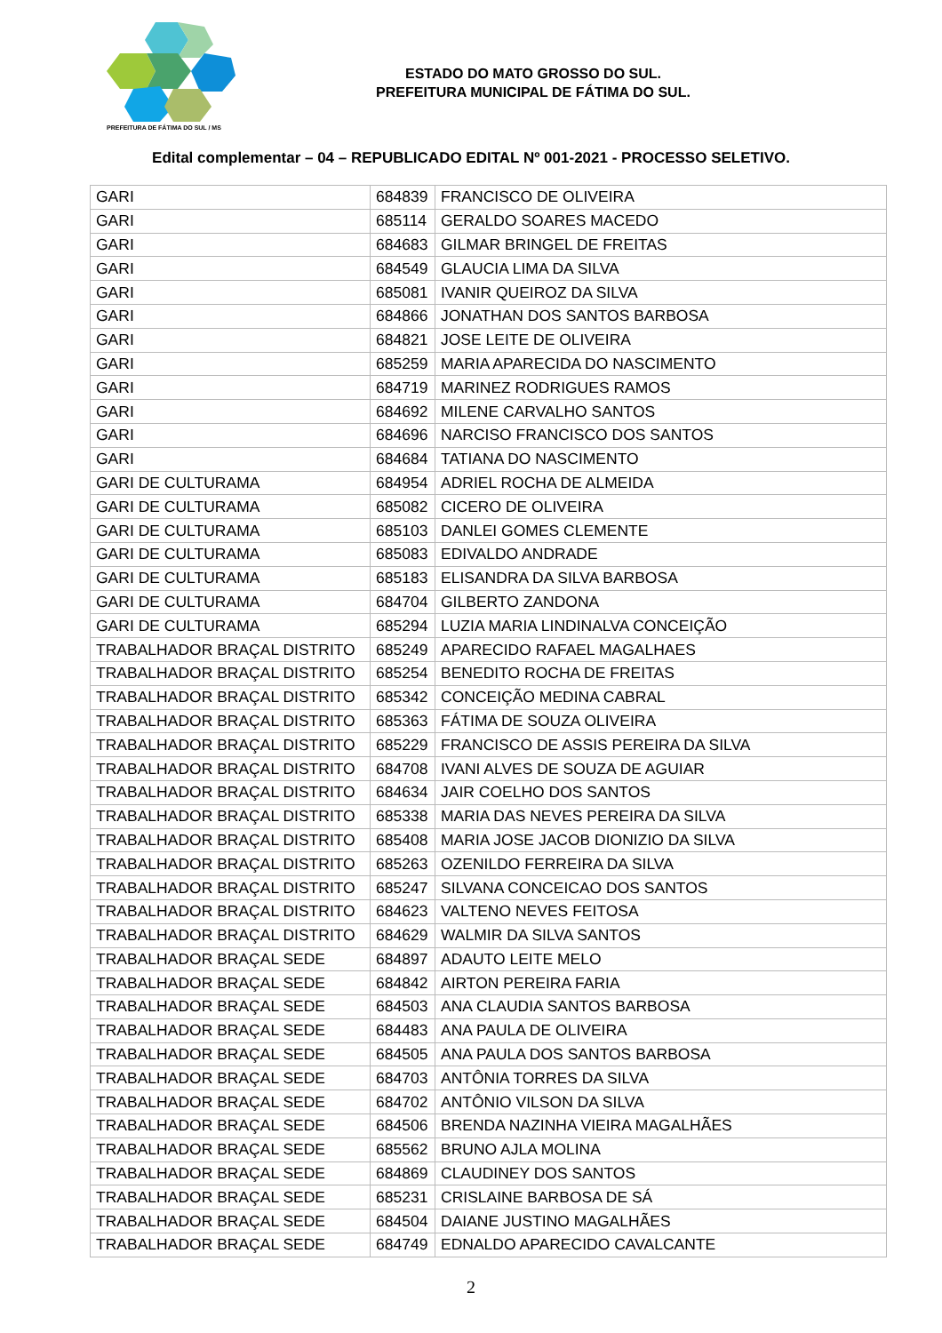PREFEITURA DE FÁTIMA DO SUL / MS
ESTADO DO MATO GROSSO DO SUL.
PREFEITURA MUNICIPAL DE FÁTIMA DO SUL.
Edital complementar – 04 – REPUBLICADO EDITAL Nº 001-2021 - PROCESSO SELETIVO.
| GARI | 684839 | FRANCISCO DE OLIVEIRA |
| GARI | 685114 | GERALDO SOARES MACEDO |
| GARI | 684683 | GILMAR BRINGEL DE FREITAS |
| GARI | 684549 | GLAUCIA LIMA DA SILVA |
| GARI | 685081 | IVANIR QUEIROZ DA SILVA |
| GARI | 684866 | JONATHAN DOS SANTOS BARBOSA |
| GARI | 684821 | JOSE LEITE DE OLIVEIRA |
| GARI | 685259 | MARIA APARECIDA DO NASCIMENTO |
| GARI | 684719 | MARINEZ RODRIGUES RAMOS |
| GARI | 684692 | MILENE CARVALHO SANTOS |
| GARI | 684696 | NARCISO FRANCISCO DOS SANTOS |
| GARI | 684684 | TATIANA DO NASCIMENTO |
| GARI DE CULTURAMA | 684954 | ADRIEL ROCHA DE ALMEIDA |
| GARI DE CULTURAMA | 685082 | CICERO DE OLIVEIRA |
| GARI DE CULTURAMA | 685103 | DANLEI GOMES CLEMENTE |
| GARI DE CULTURAMA | 685083 | EDIVALDO ANDRADE |
| GARI DE CULTURAMA | 685183 | ELISANDRA DA SILVA BARBOSA |
| GARI DE CULTURAMA | 684704 | GILBERTO ZANDONA |
| GARI DE CULTURAMA | 685294 | LUZIA MARIA LINDINALVA CONCEIÇÃO |
| TRABALHADOR BRAÇAL DISTRITO | 685249 | APARECIDO RAFAEL MAGALHAES |
| TRABALHADOR BRAÇAL DISTRITO | 685254 | BENEDITO ROCHA DE FREITAS |
| TRABALHADOR BRAÇAL DISTRITO | 685342 | CONCEIÇÃO MEDINA CABRAL |
| TRABALHADOR BRAÇAL DISTRITO | 685363 | FÁTIMA DE SOUZA OLIVEIRA |
| TRABALHADOR BRAÇAL DISTRITO | 685229 | FRANCISCO DE ASSIS PEREIRA DA SILVA |
| TRABALHADOR BRAÇAL DISTRITO | 684708 | IVANI ALVES DE SOUZA DE AGUIAR |
| TRABALHADOR BRAÇAL DISTRITO | 684634 | JAIR COELHO DOS SANTOS |
| TRABALHADOR BRAÇAL DISTRITO | 685338 | MARIA DAS NEVES PEREIRA DA SILVA |
| TRABALHADOR BRAÇAL DISTRITO | 685408 | MARIA JOSE JACOB DIONIZIO DA SILVA |
| TRABALHADOR BRAÇAL DISTRITO | 685263 | OZENILDO FERREIRA DA SILVA |
| TRABALHADOR BRAÇAL DISTRITO | 685247 | SILVANA CONCEICAO DOS SANTOS |
| TRABALHADOR BRAÇAL DISTRITO | 684623 | VALTENO NEVES FEITOSA |
| TRABALHADOR BRAÇAL DISTRITO | 684629 | WALMIR DA SILVA SANTOS |
| TRABALHADOR BRAÇAL SEDE | 684897 | ADAUTO LEITE MELO |
| TRABALHADOR BRAÇAL SEDE | 684842 | AIRTON PEREIRA FARIA |
| TRABALHADOR BRAÇAL SEDE | 684503 | ANA CLAUDIA SANTOS BARBOSA |
| TRABALHADOR BRAÇAL SEDE | 684483 | ANA PAULA DE OLIVEIRA |
| TRABALHADOR BRAÇAL SEDE | 684505 | ANA PAULA DOS SANTOS BARBOSA |
| TRABALHADOR BRAÇAL SEDE | 684703 | ANTÔNIA TORRES DA SILVA |
| TRABALHADOR BRAÇAL SEDE | 684702 | ANTÔNIO VILSON DA SILVA |
| TRABALHADOR BRAÇAL SEDE | 684506 | BRENDA NAZINHA VIEIRA MAGALHÃES |
| TRABALHADOR BRAÇAL SEDE | 685562 | BRUNO AJLA MOLINA |
| TRABALHADOR BRAÇAL SEDE | 684869 | CLAUDINEY DOS SANTOS |
| TRABALHADOR BRAÇAL SEDE | 685231 | CRISLAINE BARBOSA DE SÁ |
| TRABALHADOR BRAÇAL SEDE | 684504 | DAIANE JUSTINO MAGALHÃES |
| TRABALHADOR BRAÇAL SEDE | 684749 | EDNALDO APARECIDO CAVALCANTE |
2